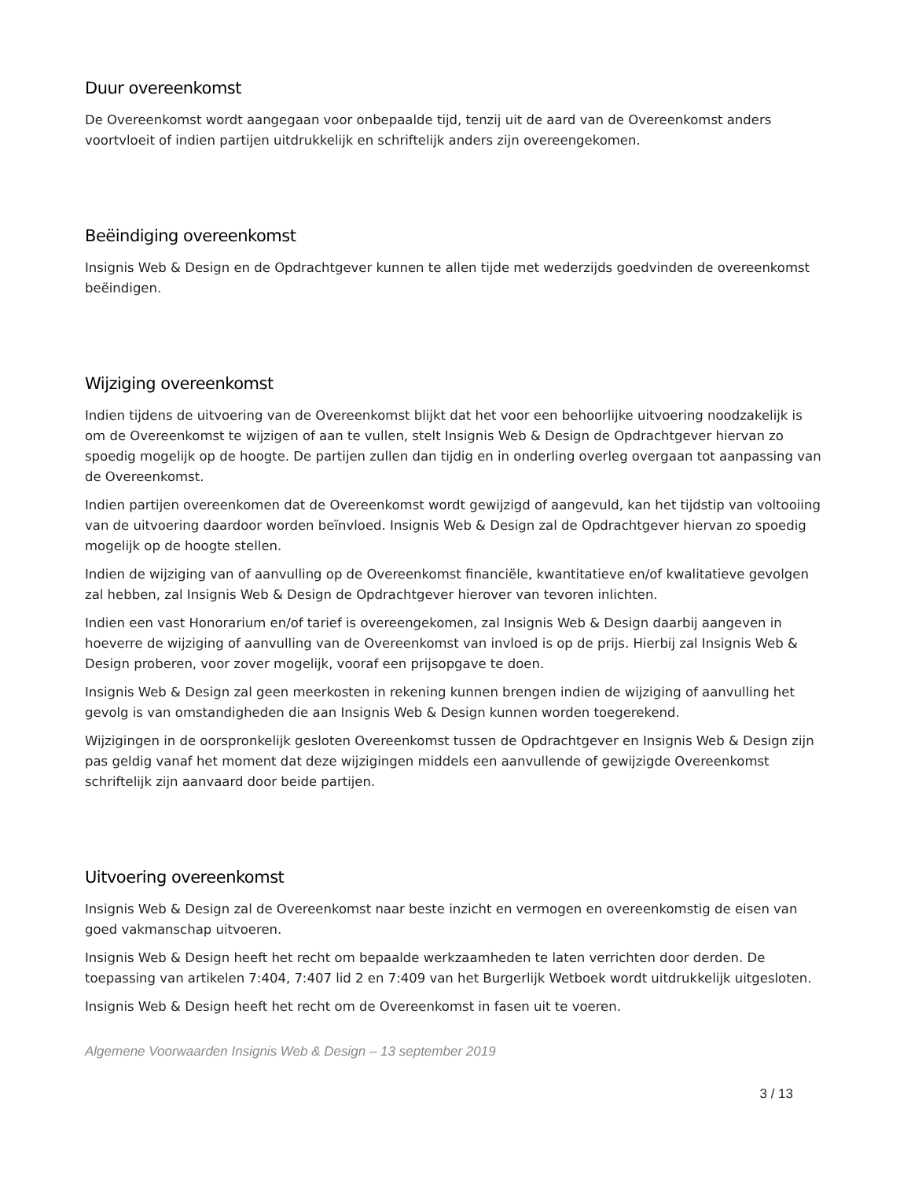Duur overeenkomst
De Overeenkomst wordt aangegaan voor onbepaalde tijd, tenzij uit de aard van de Overeenkomst anders voortvloeit of indien partijen uitdrukkelijk en schriftelijk anders zijn overeengekomen.
Beëindiging overeenkomst
Insignis Web & Design en de Opdrachtgever kunnen te allen tijde met wederzijds goedvinden de overeenkomst beëindigen.
Wijziging overeenkomst
Indien tijdens de uitvoering van de Overeenkomst blijkt dat het voor een behoorlijke uitvoering noodzakelijk is om de Overeenkomst te wijzigen of aan te vullen, stelt Insignis Web & Design de Opdrachtgever hiervan zo spoedig mogelijk op de hoogte. De partijen zullen dan tijdig en in onderling overleg overgaan tot aanpassing van de Overeenkomst.
Indien partijen overeenkomen dat de Overeenkomst wordt gewijzigd of aangevuld, kan het tijdstip van voltooiing van de uitvoering daardoor worden beïnvloed. Insignis Web & Design zal de Opdrachtgever hiervan zo spoedig mogelijk op de hoogte stellen.
Indien de wijziging van of aanvulling op de Overeenkomst financiële, kwantitatieve en/of kwalitatieve gevolgen zal hebben, zal Insignis Web & Design de Opdrachtgever hierover van tevoren inlichten.
Indien een vast Honorarium en/of tarief is overeengekomen, zal Insignis Web & Design daarbij aangeven in hoeverre de wijziging of aanvulling van de Overeenkomst van invloed is op de prijs. Hierbij zal Insignis Web & Design proberen, voor zover mogelijk, vooraf een prijsopgave te doen.
Insignis Web & Design zal geen meerkosten in rekening kunnen brengen indien de wijziging of aanvulling het gevolg is van omstandigheden die aan Insignis Web & Design kunnen worden toegerekend.
Wijzigingen in de oorspronkelijk gesloten Overeenkomst tussen de Opdrachtgever en Insignis Web & Design zijn pas geldig vanaf het moment dat deze wijzigingen middels een aanvullende of gewijzigde Overeenkomst schriftelijk zijn aanvaard door beide partijen.
Uitvoering overeenkomst
Insignis Web & Design zal de Overeenkomst naar beste inzicht en vermogen en overeenkomstig de eisen van goed vakmanschap uitvoeren.
Insignis Web & Design heeft het recht om bepaalde werkzaamheden te laten verrichten door derden. De toepassing van artikelen 7:404, 7:407 lid 2 en 7:409 van het Burgerlijk Wetboek wordt uitdrukkelijk uitgesloten.
Insignis Web & Design heeft het recht om de Overeenkomst in fasen uit te voeren.
Algemene Voorwaarden Insignis Web & Design – 13 september 2019
3 / 13